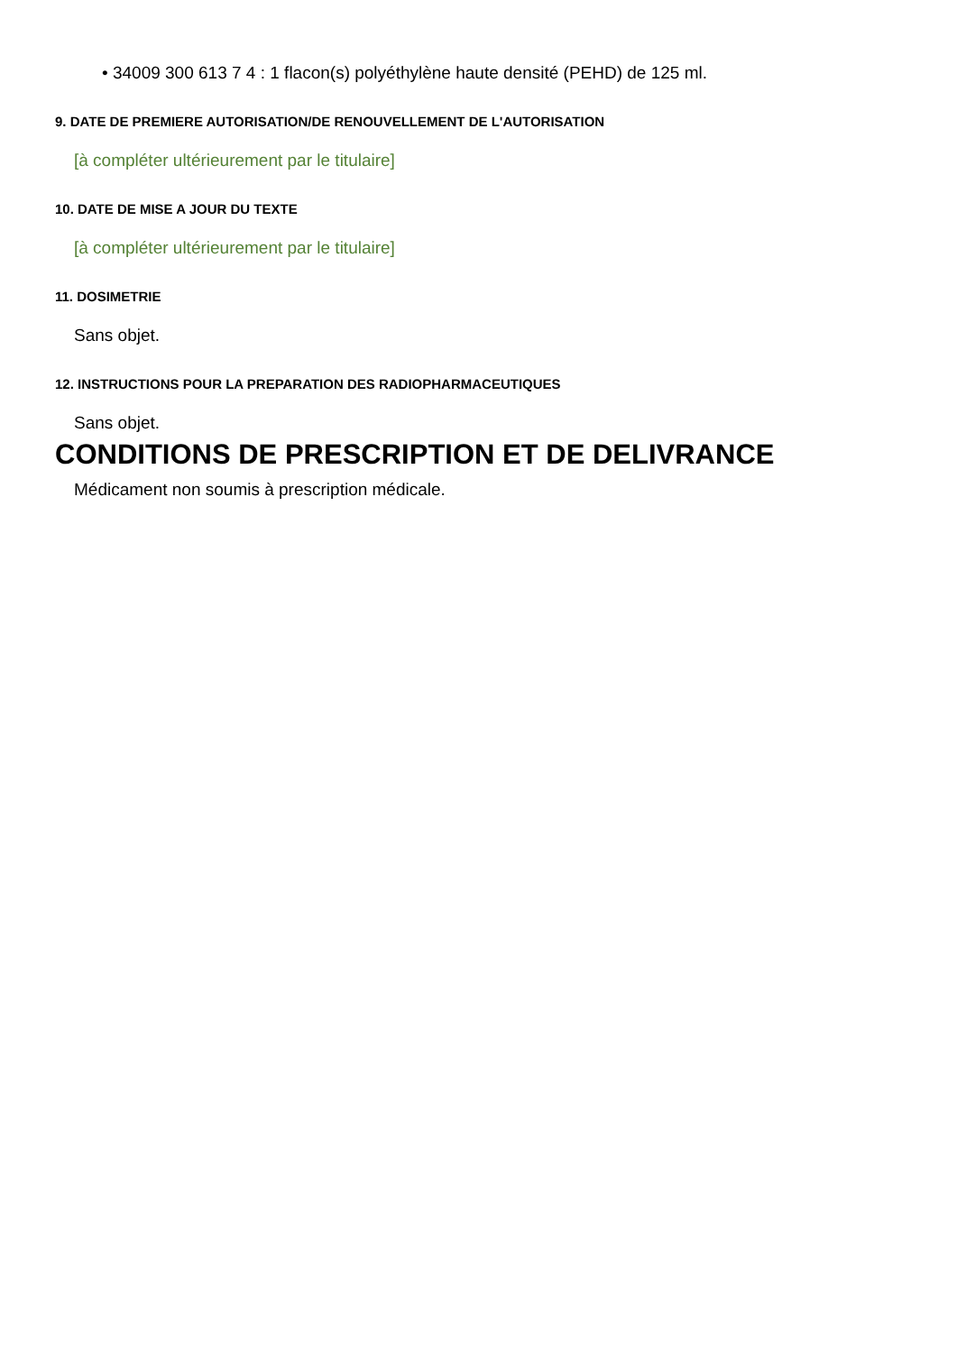• 34009 300 613 7 4 : 1 flacon(s) polyéthylène haute densité (PEHD) de 125 ml.
9. DATE DE PREMIERE AUTORISATION/DE RENOUVELLEMENT DE L'AUTORISATION
[à compléter ultérieurement par le titulaire]
10. DATE DE MISE A JOUR DU TEXTE
[à compléter ultérieurement par le titulaire]
11. DOSIMETRIE
Sans objet.
12. INSTRUCTIONS POUR LA PREPARATION DES RADIOPHARMACEUTIQUES
Sans objet.
CONDITIONS DE PRESCRIPTION ET DE DELIVRANCE
Médicament non soumis à prescription médicale.